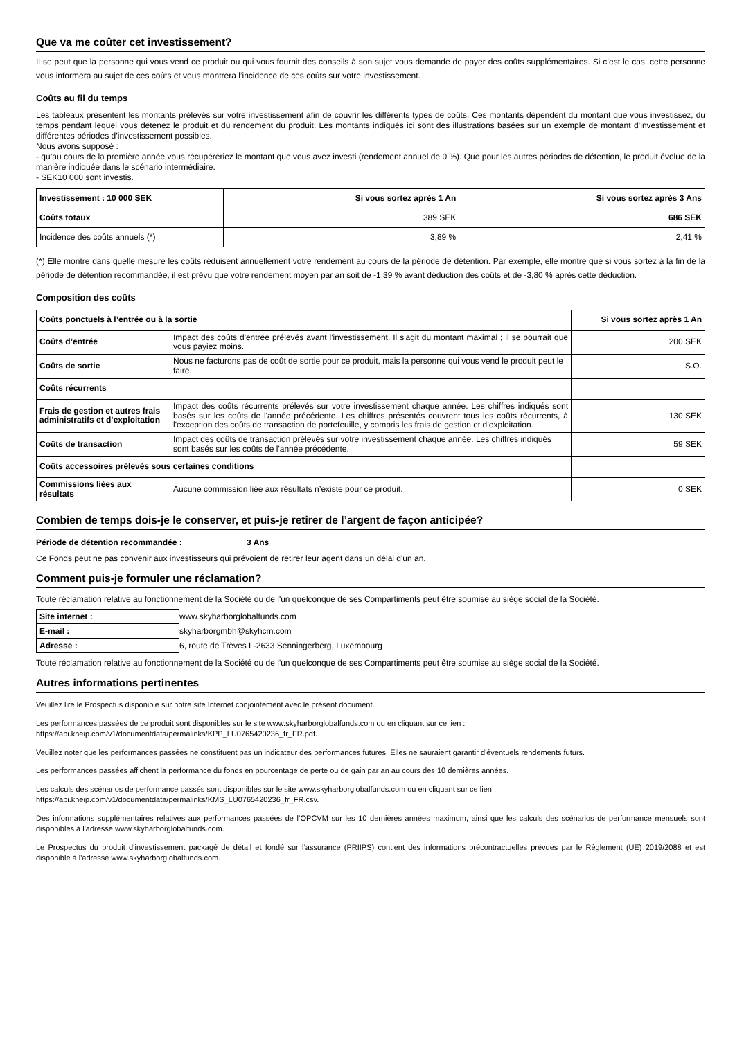Que va me coûter cet investissement?
Il se peut que la personne qui vous vend ce produit ou qui vous fournit des conseils à son sujet vous demande de payer des coûts supplémentaires. Si c’est le cas, cette personne vous informera au sujet de ces coûts et vous montrera l’incidence de ces coûts sur votre investissement.
Coûts au fil du temps
Les tableaux présentent les montants prélevés sur votre investissement afin de couvrir les différents types de coûts. Ces montants dépendent du montant que vous investissez, du temps pendant lequel vous détenez le produit et du rendement du produit. Les montants indiqués ici sont des illustrations basées sur un exemple de montant d’investissement et différentes périodes d’investissement possibles.
Nous avons supposé :
- qu’au cours de la première année vous récupéreriez le montant que vous avez investi (rendement annuel de 0 %). Que pour les autres périodes de détention, le produit évolue de la manière indiquée dans le scénario intermédiaire.
- SEK10 000 sont investis.
| Investissement : 10 000 SEK | Si vous sortez après 1 An | Si vous sortez après 3 Ans |
| --- | --- | --- |
| Coûts totaux | 389 SEK | 686 SEK |
| Incidence des coûts annuels (*) | 3,89 % | 2,41 % |
(*) Elle montre dans quelle mesure les coûts réduisent annuellement votre rendement au cours de la période de détention. Par exemple, elle montre que si vous sortez à la fin de la période de détention recommandée, il est prévu que votre rendement moyen par an soit de -1,39 % avant déduction des coûts et de -3,80 % après cette déduction.
Composition des coûts
| Coûts ponctuels à l’entrée ou à la sortie | | Si vous sortez après 1 An |
| --- | --- | --- |
| Coûts d’entrée | Impact des coûts d'entrée prélevés avant l'investissement. Il s'agit du montant maximal ; il se pourrait que vous payiez moins. | 200 SEK |
| Coûts de sortie | Nous ne facturons pas de coût de sortie pour ce produit, mais la personne qui vous vend le produit peut le faire. | S.O. |
| Coûts récurrents | | |
| Frais de gestion et autres frais administratifs et d’exploitation | Impact des coûts récurrents prélevés sur votre investissement chaque année. Les chiffres indiqués sont basés sur les coûts de l'année précédente. Les chiffres présentés couvrent tous les coûts récurrents, à l'exception des coûts de transaction de portefeuille, y compris les frais de gestion et d’exploitation. | 130 SEK |
| Coûts de transaction | Impact des coûts de transaction prélevés sur votre investissement chaque année. Les chiffres indiqués sont basés sur les coûts de l'année précédente. | 59 SEK |
| Coûts accessoires prélevés sous certaines conditions | | |
| Commissions liées aux résultats | Aucune commission liée aux résultats n’existe pour ce produit. | 0 SEK |
Combien de temps dois-je le conserver, et puis-je retirer de l’argent de façon anticipée?
Période de détention recommandée : 3 Ans
Ce Fonds peut ne pas convenir aux investisseurs qui prévoient de retirer leur agent dans un délai d'un an.
Comment puis-je formuler une réclamation?
Toute réclamation relative au fonctionnement de la Société ou de l'un quelconque de ses Compartiments peut être soumise au siège social de la Société.
| Site internet : | www.skyharborglobalfunds.com |
| E-mail : | skyharborgmbh@skyhcm.com |
| Adresse : | 6, route de Trèves L-2633 Senningerberg, Luxembourg |
Toute réclamation relative au fonctionnement de la Société ou de l'un quelconque de ses Compartiments peut être soumise au siège social de la Société.
Autres informations pertinentes
Veuillez lire le Prospectus disponible sur notre site Internet conjointement avec le présent document.
Les performances passées de ce produit sont disponibles sur le site www.skyharborglobalfunds.com ou en cliquant sur ce lien :
https://api.kneip.com/v1/documentdata/permalinks/KPP_LU0765420236_fr_FR.pdf.
Veuillez noter que les performances passées ne constituent pas un indicateur des performances futures. Elles ne sauraient garantir d'éventuels rendements futurs.
Les performances passées affichent la performance du fonds en pourcentage de perte ou de gain par an au cours des 10 dernières années.
Les calculs des scénarios de performance passés sont disponibles sur le site www.skyharborglobalfunds.com ou en cliquant sur ce lien :
https://api.kneip.com/v1/documentdata/permalinks/KMS_LU0765420236_fr_FR.csv.
Des informations supplémentaires relatives aux performances passées de l’OPCVM sur les 10 dernières années maximum, ainsi que les calculs des scénarios de performance mensuels sont disponibles à l'adresse www.skyharborglobalfunds.com.
Le Prospectus du produit d’investissement packagé de détail et fondé sur l’assurance (PRIIPS) contient des informations précontractuelles prévues par le Règlement (UE) 2019/2088 et est disponible à l'adresse www.skyharborglobalfunds.com.